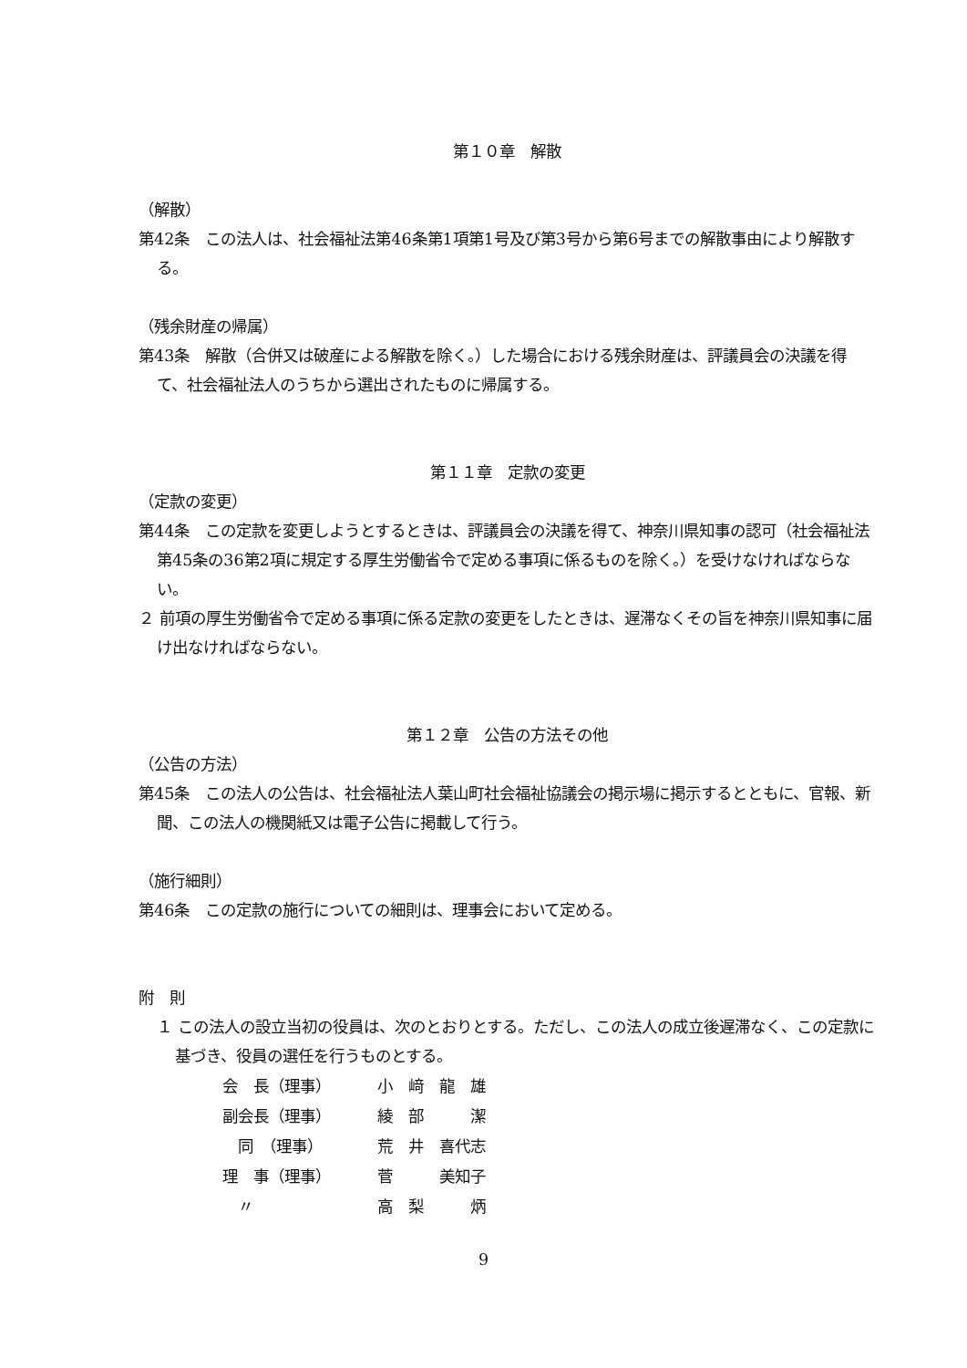第１０章　解散
（解散）
第42条　この法人は、社会福祉法第46条第1項第1号及び第3号から第6号までの解散事由により解散する。
（残余財産の帰属）
第43条　解散（合併又は破産による解散を除く。）した場合における残余財産は、評議員会の決議を得て、社会福祉法人のうちから選出されたものに帰属する。
第１１章　定款の変更
（定款の変更）
第44条　この定款を変更しようとするときは、評議員会の決議を得て、神奈川県知事の認可（社会福祉法第45条の36第2項に規定する厚生労働省令で定める事項に係るものを除く。）を受けなければならない。
２ 前項の厚生労働省令で定める事項に係る定款の変更をしたときは、遅滞なくその旨を神奈川県知事に届け出なければならない。
第１２章　公告の方法その他
（公告の方法）
第45条　この法人の公告は、社会福祉法人葉山町社会福祉協議会の掲示場に掲示するとともに、官報、新聞、この法人の機関紙又は電子公告に掲載して行う。
（施行細則）
第46条　この定款の施行についての細則は、理事会において定める。
附　則
１ この法人の設立当初の役員は、次のとおりとする。ただし、この法人の成立後遅滞なく、この定款に基づき、役員の選任を行うものとする。
| 会 長（理事） | 小 﨑 龍 雄 |
| 副会長（理事） | 綾 部 潔 |
| 同 （理事） | 荒 井 喜代志 |
| 理 事（理事） | 菅 美知子 |
| 〃 | 高 梨 炳 |
9